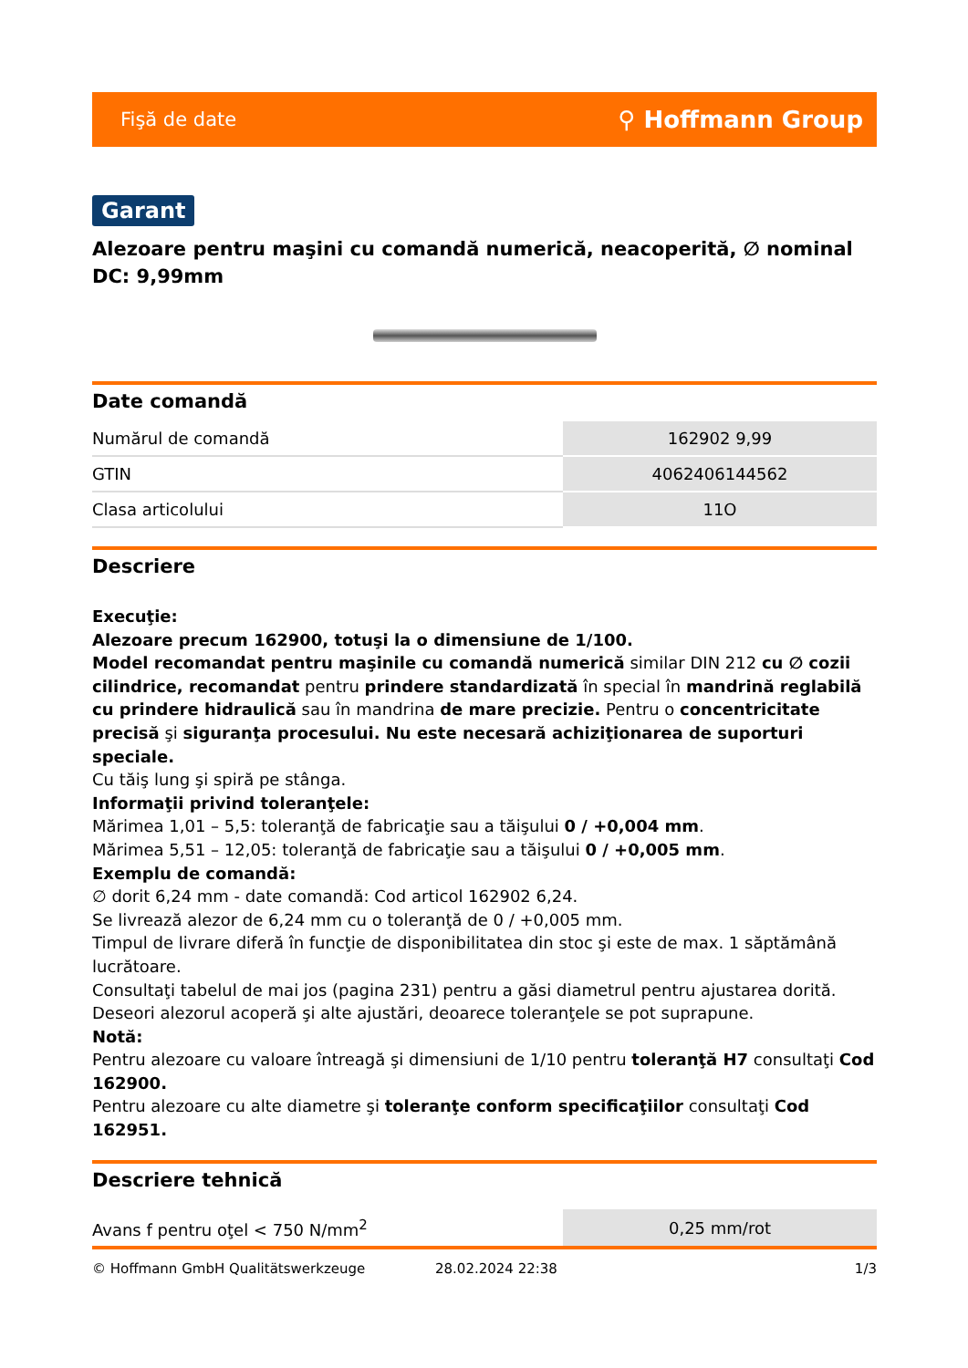Fişă de date ⚲ Hoffmann Group
Garant
Alezoare pentru maşini cu comandă numerică, neacoperită, ∅ nominal DC: 9,99mm
Date comandă
| Numărul de comandă | 162902 9,99 |
| GTIN | 4062406144562 |
| Clasa articolului | 11O |
Descriere
Execuţie:
Alezoare precum 162900, totuşi la o dimensiune de 1/100.
Model recomandat pentru maşinile cu comandă numerică similar DIN 212 cu ∅ cozii cilindrice, recomandat pentru prindere standardizată în special în mandrină reglabilă cu prindere hidraulică sau în mandrina de mare precizie. Pentru o concentricitate precisă şi siguranţa procesului. Nu este necesară achiziţionarea de suporturi speciale.
Cu tăiş lung şi spiră pe stânga.
Informaţii privind toleranţele:
Mărimea 1,01 – 5,5: toleranţă de fabricaţie sau a tăişului 0 / +0,004 mm.
Mărimea 5,51 – 12,05: toleranţă de fabricaţie sau a tăişului 0 / +0,005 mm.
Exemplu de comandă:
∅ dorit 6,24 mm - date comandă: Cod articol 162902 6,24.
Se livrează alezor de 6,24 mm cu o toleranţă de 0 / +0,005 mm.
Timpul de livrare diferă în funcţie de disponibilitatea din stoc şi este de max. 1 săptămână lucrătoare.
Consultaţi tabelul de mai jos (pagina 231) pentru a găsi diametrul pentru ajustarea dorită. Deseori alezorul acoperă şi alte ajustări, deoarece toleranţele se pot suprapune.
Notă:
Pentru alezoare cu valoare întreagă şi dimensiuni de 1/10 pentru toleranţă H7 consultaţi Cod 162900.
Pentru alezoare cu alte diametre şi toleranţe conform specificaţiilor consultaţi Cod 162951.
Descriere tehnică
| Avans f pentru oţel < 750 N/mm<sup>2</sup> | 0,25 mm/rot |
© Hoffmann GmbH Qualitätswerkzeuge 28.02.2024 22:38 1/3